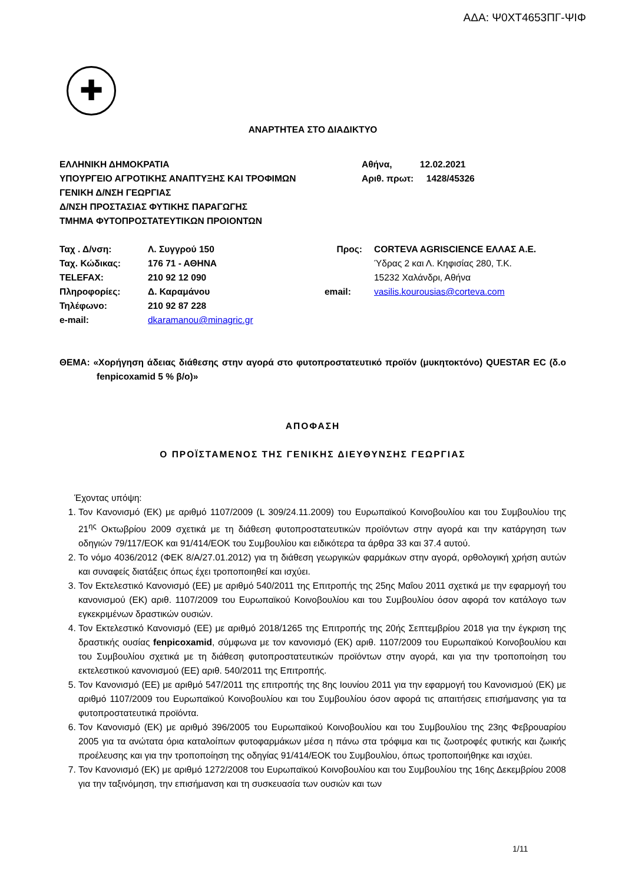ΑΔΑ: Ψ0ΧΤ4653ΠΓ-ΨΙΦ
✚
ΑΝΑΡΤΗΤΕΑ ΣΤΟ ΔΙΑΔΙΚΤΥΟ
| ΕΛΛΗΝΙΚΗ ΔΗΜΟΚΡΑΤΙΑ ΥΠΟΥΡΓΕΙΟ ΑΓΡΟΤΙΚΗΣ ΑΝΑΠΤΥΞΗΣ ΚΑΙ ΤΡΟΦΙΜΩΝ ΓΕΝΙΚΗ Δ/ΝΣΗ ΓΕΩΡΓΙΑΣ Δ/ΝΣΗ ΠΡΟΣΤΑΣΙΑΣ ΦΥΤΙΚΗΣ ΠΑΡΑΓΩΓΗΣ ΤΜΗΜΑ ΦΥΤΟΠΡΟΣΤΑΤΕΥΤΙΚΩΝ ΠΡΟΙΟΝΤΩΝ | Αθήνα, 12.02.2021 Αριθ. πρωτ: 1428/45326 |
| Ταχ . Δ/νση: | Λ. Συγγρού 150 | Προς: | CORTEVA AGRISCIENCE ΕΛΛΑΣ Α.Ε. |
| Ταχ. Κώδικας: | 176 71 - ΑΘΗΝΑ | | Ύδρας 2 και Λ. Κηφισίας 280, Τ.Κ. |
| TELEFAX: | 210 92 12 090 | | 15232 Χαλάνδρι, Αθήνα |
| Πληροφορίες: | Δ. Καραμάνου | email: | vasilis.kourousias@corteva.com |
| Τηλέφωνο: | 210 92 87 228 | | |
| e-mail: | dkaramanou@minagric.gr | | |
ΘΕΜΑ: «Χορήγηση άδειας διάθεσης στην αγορά στο φυτοπροστατευτικό προϊόν (μυκητοκτόνο) QUESTAR EC (δ.ο fenpicoxamid 5 % β/ο)»
ΑΠΟΦΑΣΗ
Ο ΠΡΟΪΣΤΑΜΕΝΟΣ ΤΗΣ ΓΕΝΙΚΗΣ ΔΙΕΥΘΥΝΣΗΣ ΓΕΩΡΓΙΑΣ
Έχοντας υπόψη:
1. Τον Κανονισμό (ΕΚ) με αριθμό 1107/2009 (L 309/24.11.2009) του Ευρωπαϊκού Κοινοβουλίου και του Συμβουλίου της 21<sup>ης</sup> Οκτωβρίου 2009 σχετικά με τη διάθεση φυτοπροστατευτικών προϊόντων στην αγορά και την κατάργηση των οδηγιών 79/117/ΕΟΚ και 91/414/ΕΟΚ του Συμβουλίου και ειδικότερα τα άρθρα 33 και 37.4 αυτού.
2. Το νόμο 4036/2012 (ΦΕΚ 8/Α/27.01.2012) για τη διάθεση γεωργικών φαρμάκων στην αγορά, ορθολογική χρήση αυτών και συναφείς διατάξεις όπως έχει τροποποιηθεί και ισχύει.
3. Τον Εκτελεστικό Κανονισμό (ΕΕ) με αριθμό 540/2011 της Επιτροπής της 25ης Μαΐου 2011 σχετικά με την εφαρμογή του κανονισμού (ΕΚ) αριθ. 1107/2009 του Ευρωπαϊκού Κοινοβουλίου και του Συμβουλίου όσον αφορά τον κατάλογο των εγκεκριμένων δραστικών ουσιών.
4. Τον Εκτελεστικό Κανονισμό (ΕΕ) με αριθμό 2018/1265 της Επιτροπής της 20ής Σεπτεμβρίου 2018 για την έγκριση της δραστικής ουσίας fenpicoxamid, σύμφωνα με τον κανονισμό (ΕΚ) αριθ. 1107/2009 του Ευρωπαϊκού Κοινοβουλίου και του Συμβουλίου σχετικά με τη διάθεση φυτοπροστατευτικών προϊόντων στην αγορά, και για την τροποποίηση του εκτελεστικού κανονισμού (ΕΕ) αριθ. 540/2011 της Επιτροπής.
5. Τον Κανονισμό (ΕΕ) με αριθμό 547/2011 της επιτροπής της 8ης Ιουνίου 2011 για την εφαρμογή του Κανονισμού (ΕΚ) με αριθμό 1107/2009 του Ευρωπαϊκού Κοινοβουλίου και του Συμβουλίου όσον αφορά τις απαιτήσεις επισήμανσης για τα φυτοπροστατευτικά προϊόντα.
6. Τον Κανονισμό (ΕΚ) με αριθμό 396/2005 του Ευρωπαϊκού Κοινοβουλίου και του Συμβουλίου της 23ης Φεβρουαρίου 2005 για τα ανώτατα όρια καταλοίπων φυτοφαρμάκων μέσα η πάνω στα τρόφιμα και τις ζωοτροφές φυτικής και ζωικής προέλευσης και για την τροποποίηση της οδηγίας 91/414/ΕΟΚ του Συμβουλίου, όπως τροποποιήθηκε και ισχύει.
7. Τον Κανονισμό (ΕΚ) με αριθμό 1272/2008 του Ευρωπαϊκού Κοινοβουλίου και του Συμβουλίου της 16ης Δεκεμβρίου 2008 για την ταξινόμηση, την επισήμανση και τη συσκευασία των ουσιών και των
1/11